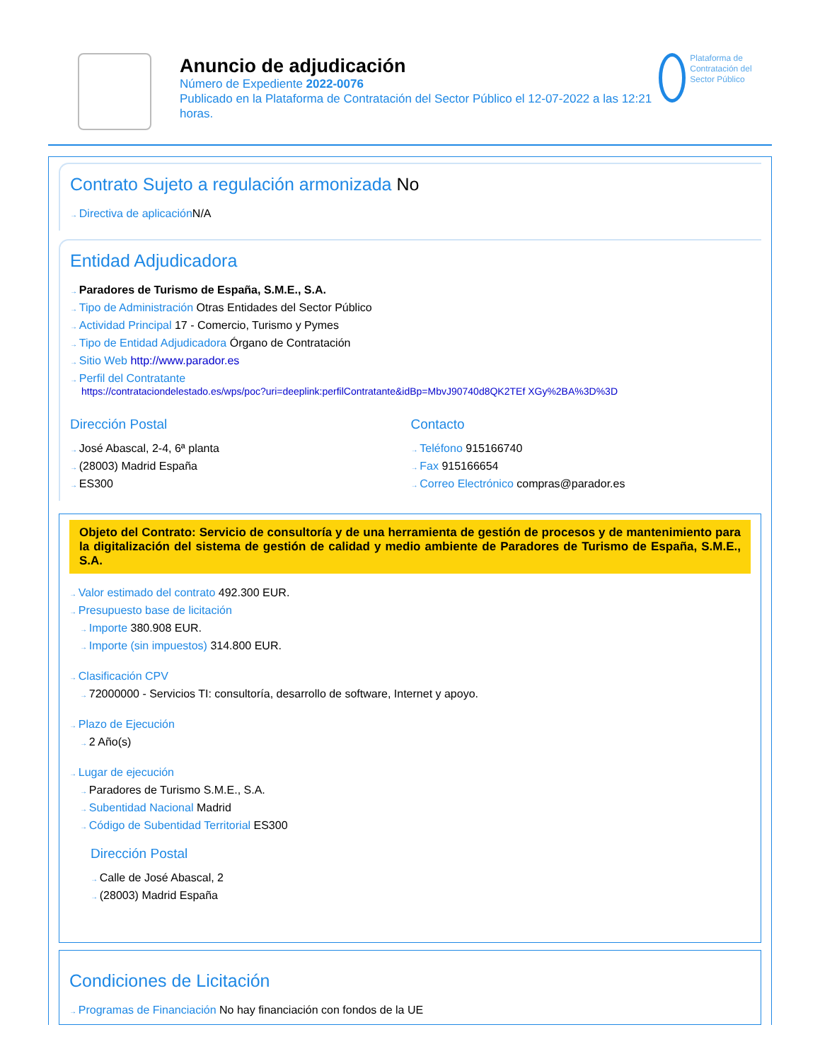Anuncio de adjudicación
Número de Expediente 2022-0076
Publicado en la Plataforma de Contratación del Sector Público el 12-07-2022 a las 12:21 horas.
Plataforma de Contratación del Sector Público
Contrato Sujeto a regulación armonizada No
Directiva de aplicación N/A
Entidad Adjudicadora
Paradores de Turismo de España, S.M.E., S.A.
Tipo de Administración Otras Entidades del Sector Público
Actividad Principal 17 - Comercio, Turismo y Pymes
Tipo de Entidad Adjudicadora Órgano de Contratación
Sitio Web http://www.parador.es
Perfil del Contratante
https://contrataciondelestado.es/wps/poc?uri=deeplink:perfilContratante&idBp=MbvJ90740d8QK2TEf XGy%2BA%3D%3D
Dirección Postal
José Abascal, 2-4, 6ª planta
(28003) Madrid España
ES300
Contacto
Teléfono 915166740
Fax 915166654
Correo Electrónico compras@parador.es
Objeto del Contrato: Servicio de consultoría y de una herramienta de gestión de procesos y de mantenimiento para la digitalización del sistema de gestión de calidad y medio ambiente de Paradores de Turismo de España, S.M.E., S.A.
Valor estimado del contrato 492.300 EUR.
Presupuesto base de licitación
Importe 380.908 EUR.
Importe (sin impuestos) 314.800 EUR.
Clasificación CPV
72000000 - Servicios TI: consultoría, desarrollo de software, Internet y apoyo.
Plazo de Ejecución
2 Año(s)
Lugar de ejecución
Paradores de Turismo S.M.E., S.A.
Subentidad Nacional Madrid
Código de Subentidad Territorial ES300
Dirección Postal
Calle de José Abascal, 2
(28003) Madrid España
Condiciones de Licitación
Programas de Financiación No hay financiación con fondos de la UE